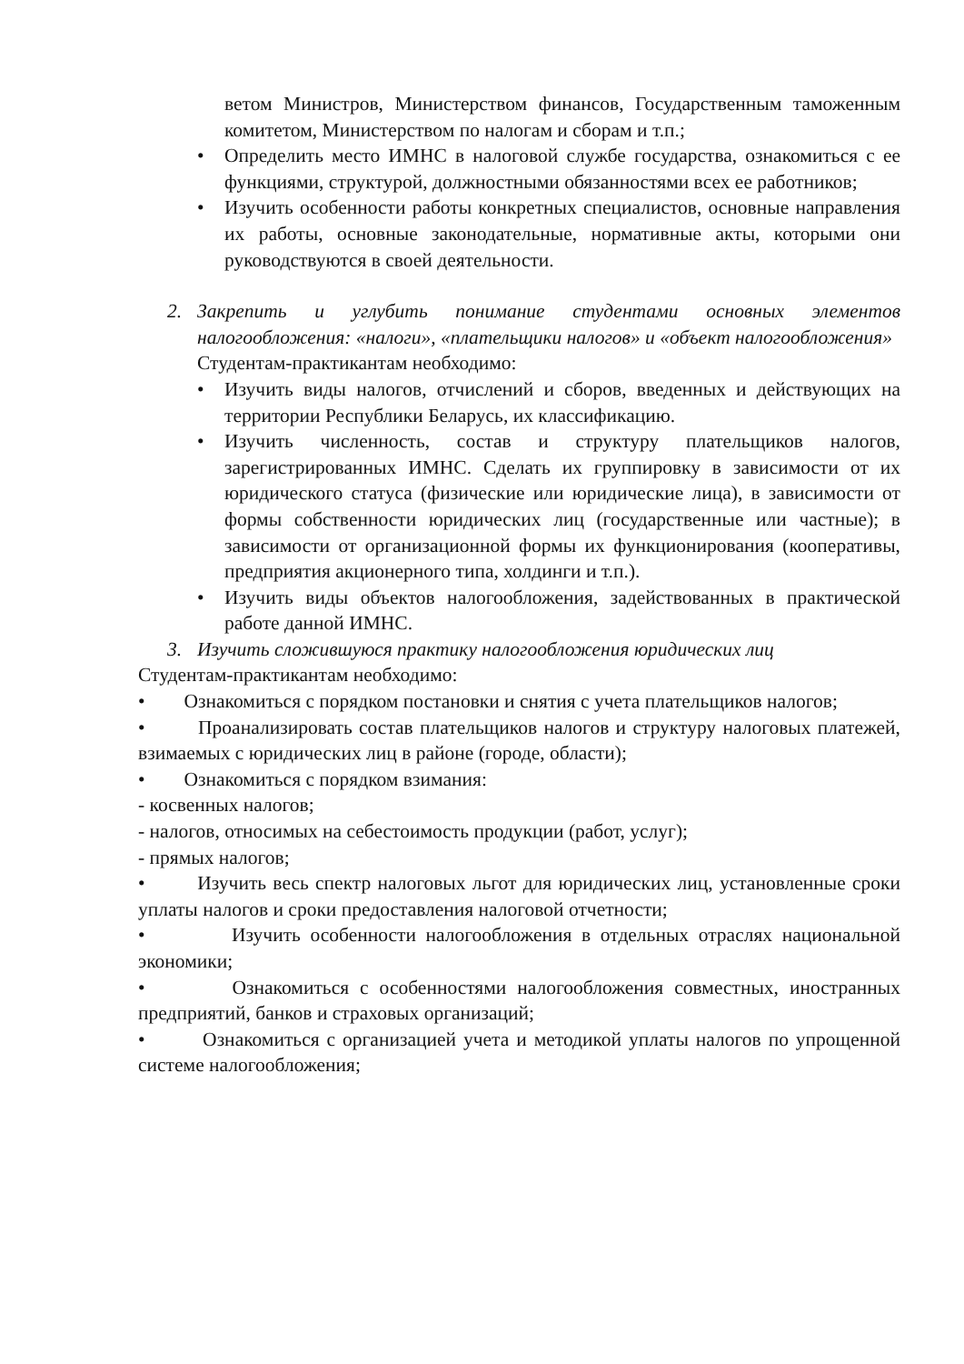ветом Министров, Министерством финансов, Государственным таможенным комитетом, Министерством по налогам и сборам и т.п.;
• Определить место ИМНС в налоговой службе государства, ознакомиться с ее функциями, структурой, должностными обязанностями всех ее работников;
• Изучить особенности работы конкретных специалистов, основные направления их работы, основные законодательные, нормативные акты, которыми они руководствуются в своей деятельности.
2. Закрепить и углубить понимание студентами основных элементов налогообложения: «налоги», «плательщики налогов» и «объект налогообложения»
Студентам-практикантам необходимо:
• Изучить виды налогов, отчислений и сборов, введенных и действующих на территории Республики Беларусь, их классификацию.
• Изучить численность, состав и структуру плательщиков налогов, зарегистрированных ИМНС. Сделать их группировку в зависимости от их юридического статуса (физические или юридические лица), в зависимости от формы собственности юридических лиц (государственные или частные); в зависимости от организационной формы их функционирования (кооперативы, предприятия акционерного типа, холдинги и т.п.).
• Изучить виды объектов налогообложения, задействованных в практической работе данной ИМНС.
3. Изучить сложившуюся практику налогообложения юридических лиц
Студентам-практикантам необходимо:
• Ознакомиться с порядком постановки и снятия с учета плательщиков налогов;
• Проанализировать состав плательщиков налогов и структуру налоговых платежей, взимаемых с юридических лиц в районе (городе, области);
• Ознакомиться с порядком взимания:
- косвенных налогов;
- налогов, относимых на себестоимость продукции (работ, услуг);
- прямых налогов;
• Изучить весь спектр налоговых льгот для юридических лиц, установленные сроки уплаты налогов и сроки предоставления налоговой отчетности;
• Изучить особенности налогообложения в отдельных отраслях национальной экономики;
• Ознакомиться с особенностями налогообложения совместных, иностранных предприятий, банков и страховых организаций;
• Ознакомиться с организацией учета и методикой уплаты налогов по упрощенной системе налогообложения;